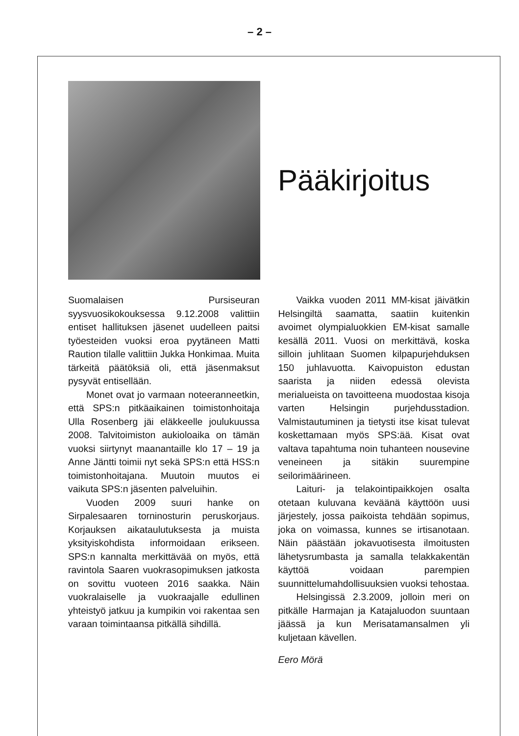– 2 –
Pääkirjoitus
Suomalaisen Pursiseuran syysvuosikokouksessa 9.12.2008 valittiin entiset hallituksen jäsenet uudelleen paitsi työesteiden vuoksi eroa pyytäneen Matti Raution tilalle valittiin Jukka Honkimaa. Muita tärkeitä päätöksiä oli, että jäsenmaksut pysyvät entisellään.
Monet ovat jo varmaan noteeranneetkin, että SPS:n pitkäaikainen toimistonhoitaja Ulla Rosenberg jäi eläkkeelle joulukuussa 2008. Talvitoimiston aukioloaika on tämän vuoksi siirtynyt maanantaille klo 17 – 19 ja Anne Jäntti toimii nyt sekä SPS:n että HSS:n toimistonhoitajana. Muutoin muutos ei vaikuta SPS:n jäsenten palveluihin.
Vuoden 2009 suuri hanke on Sirpalesaaren torninosturin peruskorjaus. Korjauksen aikataulutuksesta ja muista yksityiskohdista informoidaan erikseen. SPS:n kannalta merkittävää on myös, että ravintola Saaren vuokrasopimuksen jatkosta on sovittu vuoteen 2016 saakka. Näin vuokralaiselle ja vuokraajalle edullinen yhteistyö jatkuu ja kumpikin voi rakentaa sen varaan toimintaansa pitkällä sihdillä.
Vaikka vuoden 2011 MM-kisat jäivätkin Helsingiltä saamatta, saatiin kuitenkin avoimet olympialuokkien EM-kisat samalle kesällä 2011. Vuosi on merkittävä, koska silloin juhlitaan Suomen kilpapurjehduksen 150 juhlavuotta. Kaivopuiston edustan saarista ja niiden edessä olevista merialueista on tavoitteena muodostaa kisoja varten Helsingin purjehdusstadion. Valmistautuminen ja tietysti itse kisat tulevat koskettamaan myös SPS:ää. Kisat ovat valtava tapahtuma noin tuhanteen nousevine veneineen ja sitäkin suurempine seilorimäärineen.
Laituri- ja telakointipaikkojen osalta otetaan kuluvana keväänä käyttöön uusi järjestely, jossa paikoista tehdään sopimus, joka on voimassa, kunnes se irtisanotaan. Näin päästään jokavuotisesta ilmoitusten lähetysrumbasta ja samalla telakkakentän käyttöä voidaan parempien suunnittelumahdollisuuksien vuoksi tehostaa.
Helsingissä 2.3.2009, jolloin meri on pitkälle Harmajan ja Katajaluodon suuntaan jäässä ja kun Merisatamansalmen yli kuljetaan kävellen.
Eero Mörä